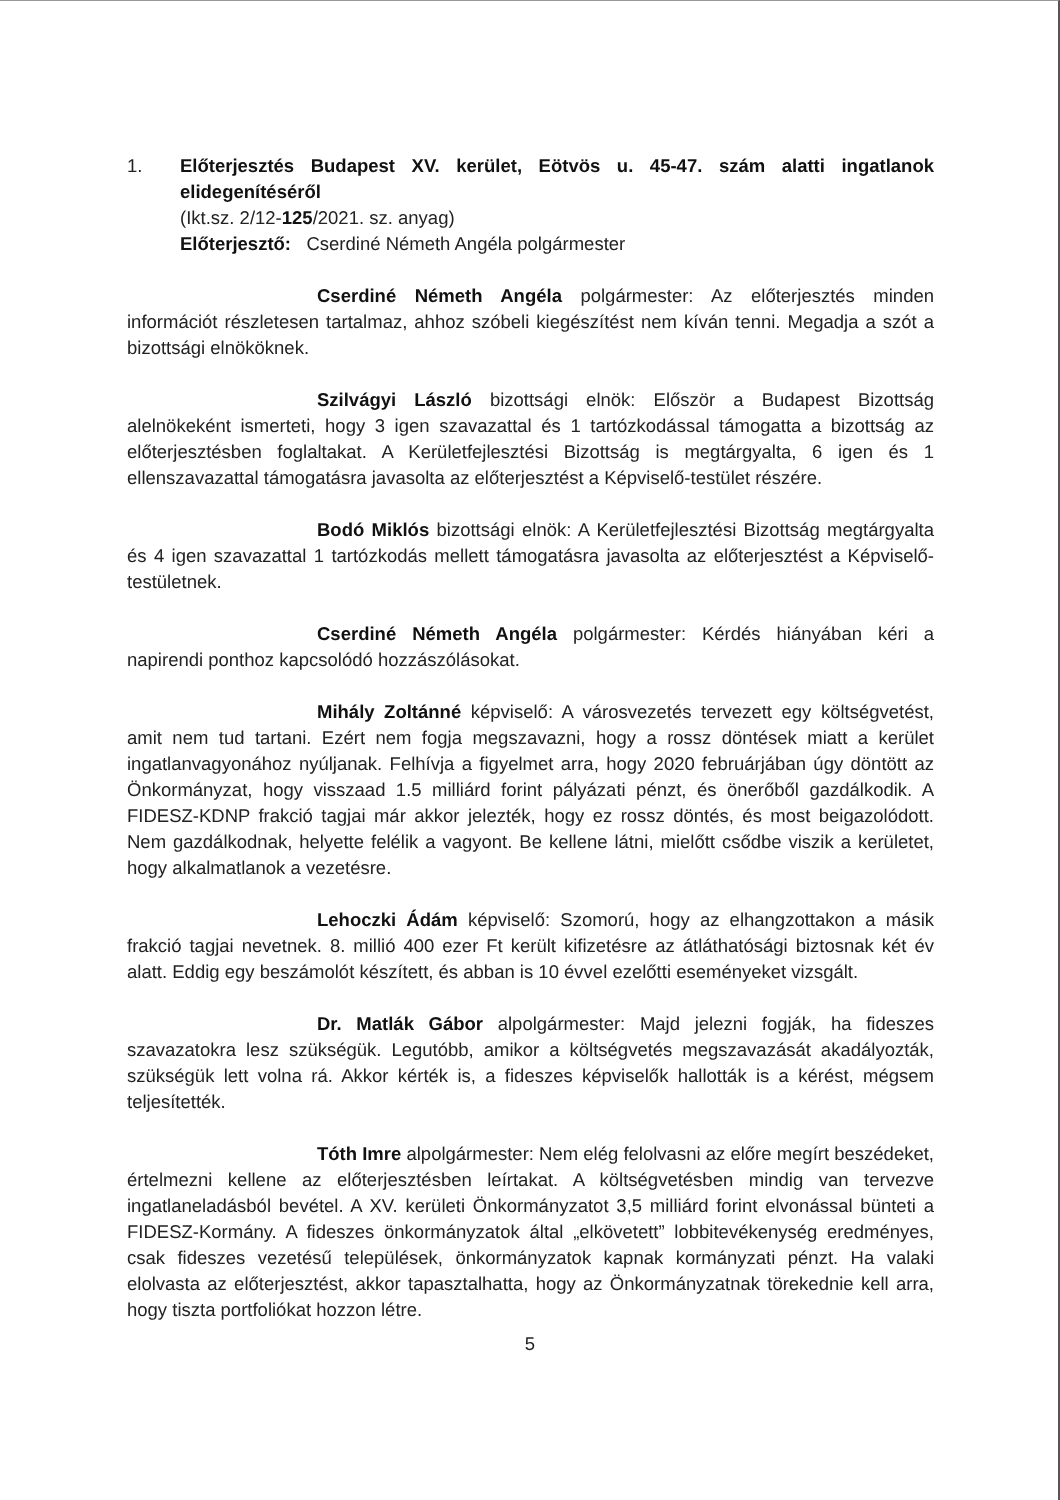1. Előterjesztés Budapest XV. kerület, Eötvös u. 45-47. szám alatti ingatlanok elidegenítéséről
(Ikt.sz. 2/12-125/2021. sz. anyag)
Előterjesztő: Cserdiné Németh Angéla polgármester
Cserdiné Németh Angéla polgármester: Az előterjesztés minden információt részletesen tartalmaz, ahhoz szóbeli kiegészítést nem kíván tenni. Megadja a szót a bizottsági elnököknek.
Szilvágyi László bizottsági elnök: Először a Budapest Bizottság alelnökeként ismerteti, hogy 3 igen szavazattal és 1 tartózkodással támogatta a bizottság az előterjesztésben foglaltakat. A Kerületfejlesztési Bizottság is megtárgyalta, 6 igen és 1 ellenszavazattal támogatásra javasolta az előterjesztést a Képviselő-testület részére.
Bodó Miklós bizottsági elnök: A Kerületfejlesztési Bizottság megtárgyalta és 4 igen szavazattal 1 tartózkodás mellett támogatásra javasolta az előterjesztést a Képviselő-testületnek.
Cserdiné Németh Angéla polgármester: Kérdés hiányában kéri a napirendi ponthoz kapcsolódó hozzászólásokat.
Mihály Zoltánné képviselő: A városvezetés tervezett egy költségvetést, amit nem tud tartani. Ezért nem fogja megszavazni, hogy a rossz döntések miatt a kerület ingatlanvagyonához nyúljanak. Felhívja a figyelmet arra, hogy 2020 februárjában úgy döntött az Önkormányzat, hogy visszaad 1.5 milliárd forint pályázati pénzt, és önerőből gazdálkodik. A FIDESZ-KDNP frakció tagjai már akkor jelezték, hogy ez rossz döntés, és most beigazolódott. Nem gazdálkodnak, helyette felélik a vagyont. Be kellene látni, mielőtt csődbe viszik a kerületet, hogy alkalmatlanok a vezetésre.
Lehoczki Ádám képviselő: Szomorú, hogy az elhangzottakon a másik frakció tagjai nevetnek. 8. millió 400 ezer Ft került kifizetésre az átláthatósági biztosnak két év alatt. Eddig egy beszámolót készített, és abban is 10 évvel ezelőtti eseményeket vizsgált.
Dr. Matlák Gábor alpolgármester: Majd jelezni fogják, ha fideszes szavazatokra lesz szükségük. Legutóbb, amikor a költségvetés megszavazását akadályozták, szükségük lett volna rá. Akkor kérték is, a fideszes képviselők hallották is a kérést, mégsem teljesítették.
Tóth Imre alpolgármester: Nem elég felolvasni az előre megírt beszédeket, értelmezni kellene az előterjesztésben leírtakat. A költségvetésben mindig van tervezve ingatlaneladásból bevétel. A XV. kerületi Önkormányzatot 3,5 milliárd forint elvonással bünteti a FIDESZ-Kormány. A fideszes önkormányzatok által „elkövetett” lobbitevékenység eredményes, csak fideszes vezetésű települések, önkormányzatok kapnak kormányzati pénzt. Ha valaki elolvasta az előterjesztést, akkor tapasztalhatta, hogy az Önkormányzatnak törekednie kell arra, hogy tiszta portfoliókat hozzon létre.
5